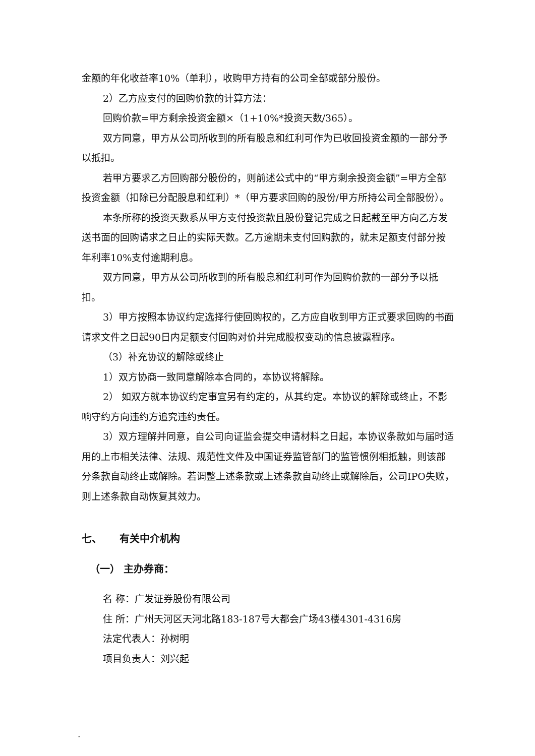金额的年化收益率10%（单利），收购甲方持有的公司全部或部分股份。
2）乙方应支付的回购价款的计算方法：
回购价款=甲方剩余投资金额×（1+10%*投资天数/365）。
双方同意，甲方从公司所收到的所有股息和红利可作为已收回投资金额的一部分予以抵扣。
若甲方要求乙方回购部分股份的，则前述公式中的“甲方剩余投资金额”=甲方全部投资金额（扣除已分配股息和红利）*（甲方要求回购的股份/甲方所持公司全部股份）。
本条所称的投资天数系从甲方支付投资款且股份登记完成之日起截至甲方向乙方发送书面的回购请求之日止的实际天数。乙方逾期未支付回购款的，就未足额支付部分按年利率10%支付逾期利息。
双方同意，甲方从公司所收到的所有股息和红利可作为回购价款的一部分予以抵扣。
3）甲方按照本协议约定选择行使回购权的，乙方应自收到甲方正式要求回购的书面请求文件之日起90日内足额支付回购对价并完成股权变动的信息披露程序。
（3）补充协议的解除或终止
1）双方协商一致同意解除本合同的，本协议将解除。
2） 如双方就本协议约定事宜另有约定的，从其约定。本协议的解除或终止，不影响守约方向违约方追究违约责任。
3）双方理解并同意，自公司向证监会提交申请材料之日起，本协议条款如与届时适用的上市相关法律、法规、规范性文件及中国证券监管部门的监管惯例相抵触，则该部分条款自动终止或解除。若调整上述条款或上述条款自动终止或解除后，公司IPO失败，则上述条款自动恢复其效力。
七、 有关中介机构
（一） 主办券商：
名 称：广发证券股份有限公司
住 所：广州天河区天河北路183-187号大都会广场43楼4301-4316房
法定代表人：孙树明
项目负责人：刘兴起
-